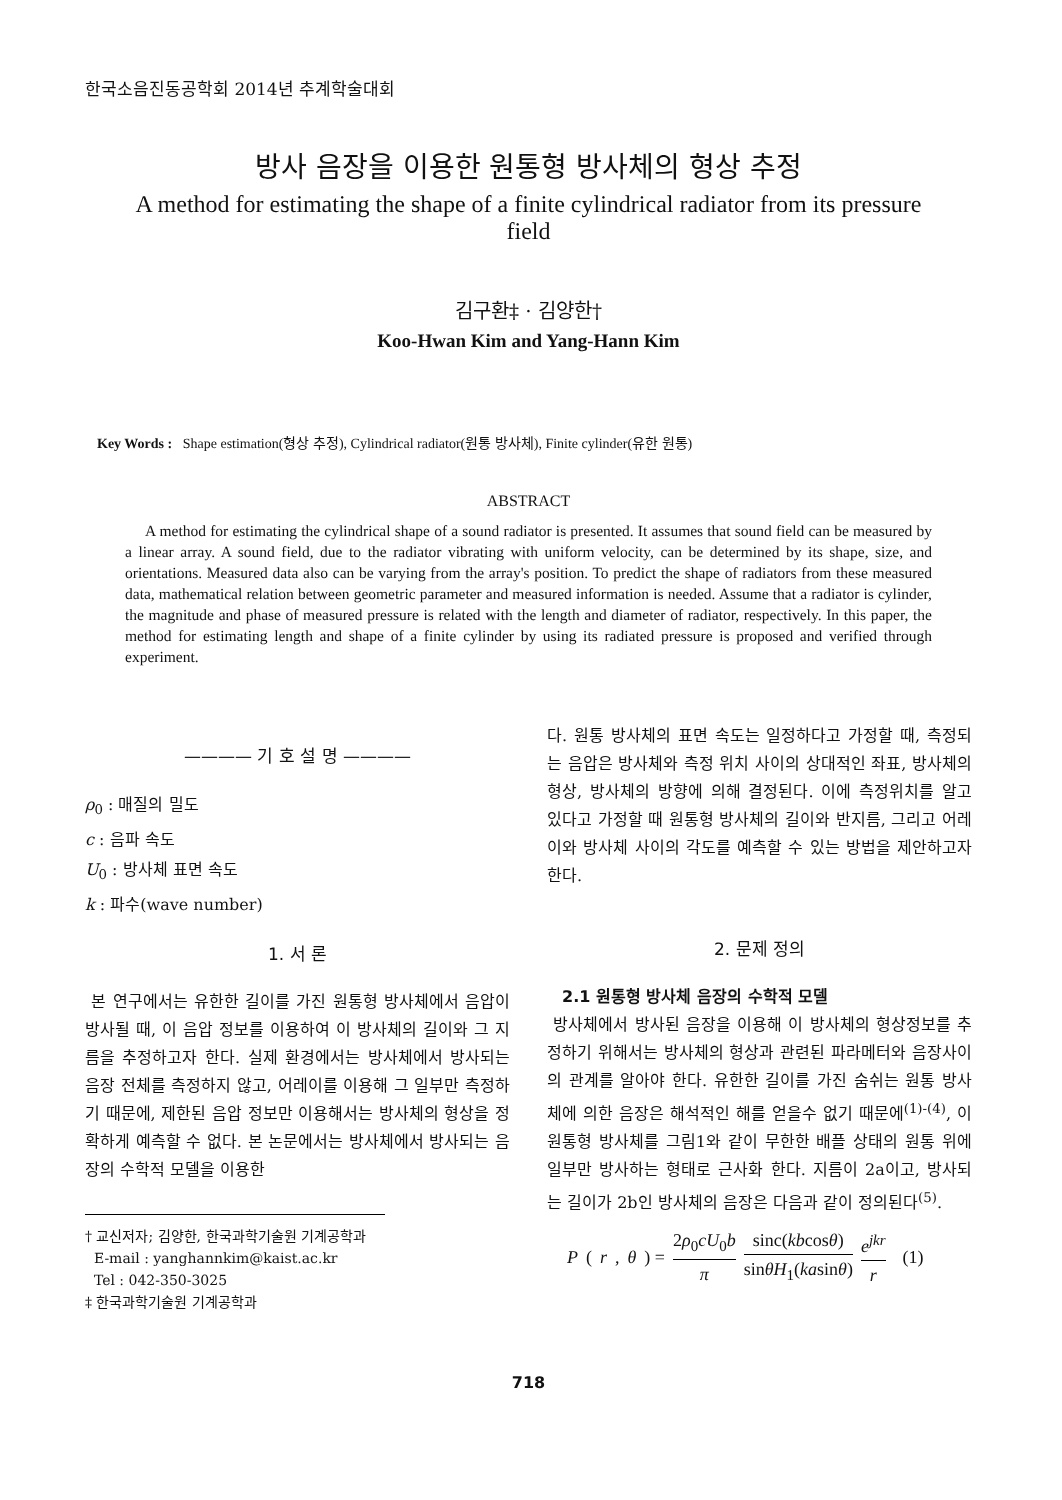한국소음진동공학회 2014년 추계학술대회
방사 음장을 이용한 원통형 방사체의 형상 추정
A method for estimating the shape of a finite cylindrical radiator from its pressure field
김구환‡ · 김양한†
Koo-Hwan Kim and Yang-Hann Kim
Key Words : Shape estimation(형상 추정), Cylindrical radiator(원통 방사체), Finite cylinder(유한 원통)
ABSTRACT
A method for estimating the cylindrical shape of a sound radiator is presented. It assumes that sound field can be measured by a linear array. A sound field, due to the radiator vibrating with uniform velocity, can be determined by its shape, size, and orientations. Measured data also can be varying from the array's position. To predict the shape of radiators from these measured data, mathematical relation between geometric parameter and measured information is needed. Assume that a radiator is cylinder, the magnitude and phase of measured pressure is related with the length and diameter of radiator, respectively. In this paper, the method for estimating length and shape of a finite cylinder by using its radiated pressure is proposed and verified through experiment.
———— 기 호 설 명 ————
ρ<sub>0</sub> : 매질의 밀도
c : 음파 속도
U<sub>0</sub> : 방사체 표면 속도
k : 파수(wave number)
1. 서 론
본 연구에서는 유한한 길이를 가진 원통형 방사체에서 음압이 방사될 때, 이 음압 정보를 이용하여 이 방사체의 길이와 그 지름을 추정하고자 한다. 실제 환경에서는 방사체에서 방사되는 음장 전체를 측정하지 않고, 어레이를 이용해 그 일부만 측정하기 때문에, 제한된 음압 정보만 이용해서는 방사체의 형상을 정확하게 예측할 수 없다. 본 논문에서는 방사체에서 방사되는 음장의 수학적 모델을 이용한
† 교신저자; 김양한, 한국과학기술원 기계공학과
E-mail : yanghannkim@kaist.ac.kr
Tel : 042-350-3025
‡ 한국과학기술원 기계공학과
다. 원통 방사체의 표면 속도는 일정하다고 가정할 때, 측정되는 음압은 방사체와 측정 위치 사이의 상대적인 좌표, 방사체의 형상, 방사체의 방향에 의해 결정된다. 이에 측정위치를 알고 있다고 가정할 때 원통형 방사체의 길이와 반지름, 그리고 어레이와 방사체 사이의 각도를 예측할 수 있는 방법을 제안하고자 한다.
2. 문제 정의
2.1 원통형 방사체 음장의 수학적 모델
방사체에서 방사된 음장을 이용해 이 방사체의 형상정보를 추정하기 위해서는 방사체의 형상과 관련된 파라메터와 음장사이의 관계를 알아야 한다. 유한한 길이를 가진 숨쉬는 원통 방사체에 의한 음장은 해석적인 해를 얻을수 없기 때문에<sup>(1)-(4)</sup>, 이 원통형 방사체를 그림1와 같이 무한한 배플 상태의 원통 위에 일부만 방사하는 형태로 근사화 한다. 지름이 2a이고, 방사되는 길이가 2b인 방사체의 음장은 다음과 같이 정의된다<sup>(5)</sup>.
P (r, θ) = 2ρ<sub>0</sub>cU<sub>0</sub>b π sinc(kbcosθ) sinθH<sub>1</sub>(kasinθ) e<sup>jkr</sup> r (1)
718